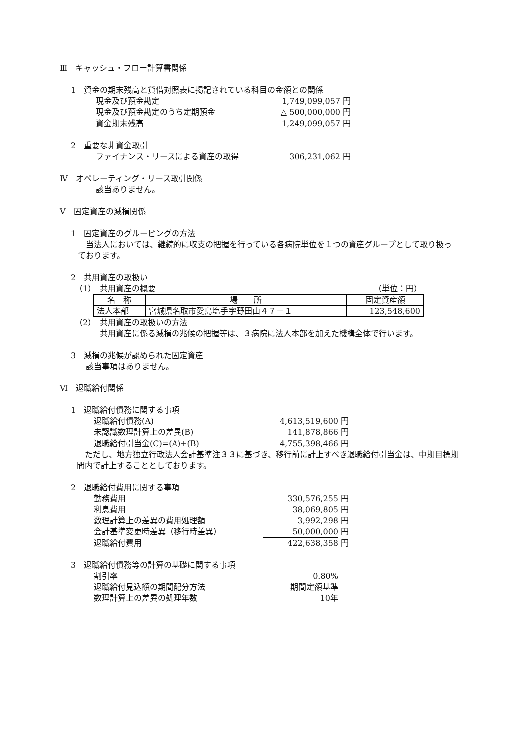Ⅲ　キャッシュ・フロー計算書関係
1　資金の期末残高と貸借対照表に掲記されている科目の金額との関係
現金及び預金勘定 1,749,099,057 円
現金及び預金勘定のうち定期預金 △ 500,000,000 円
資金期末残高 1,249,099,057 円
2　重要な非資金取引
ファイナンス・リースによる資産の取得 306,231,062 円
Ⅳ　オペレーティング・リース取引関係
該当ありません。
Ⅴ　固定資産の減損関係
1　固定資産のグルーピングの方法
当法人においては、継続的に収支の把握を行っている各病院単位を１つの資産グループとして取り扱っております。
2　共用資産の取扱い
（1）　共用資産の概要 （単位：円）
| 名 称 | 場 所 | 固定資産額 |
| 法人本部 | 宮城県名取市愛島塩手字野田山４７－１ | 123,548,600 |
（2）　共用資産の取扱いの方法
共用資産に係る減損の兆候の把握等は、３病院に法人本部を加えた機構全体で行います。
3　減損の兆候が認められた固定資産
該当事項はありません。
Ⅵ　退職給付関係
1　退職給付債務に関する事項
退職給付債務(A) 4,613,519,600 円
未認識数理計算上の差異(B) 141,878,866 円
退職給付引当金(C)=(A)+(B) 4,755,398,466 円
ただし、地方独立行政法人会計基準注３３に基づき、移行前に計上すべき退職給付引当金は、中期目標期間内で計上することとしております。
2　退職給付費用に関する事項
勤務費用 330,576,255 円
利息費用 38,069,805 円
数理計算上の差異の費用処理額 3,992,298 円
会計基準変更時差異（移行時差異） 50,000,000 円
退職給付費用 422,638,358 円
3　退職給付債務等の計算の基礎に関する事項
割引率 0.80%
退職給付見込額の期間配分方法 期間定額基準
数理計算上の差異の処理年数 10年